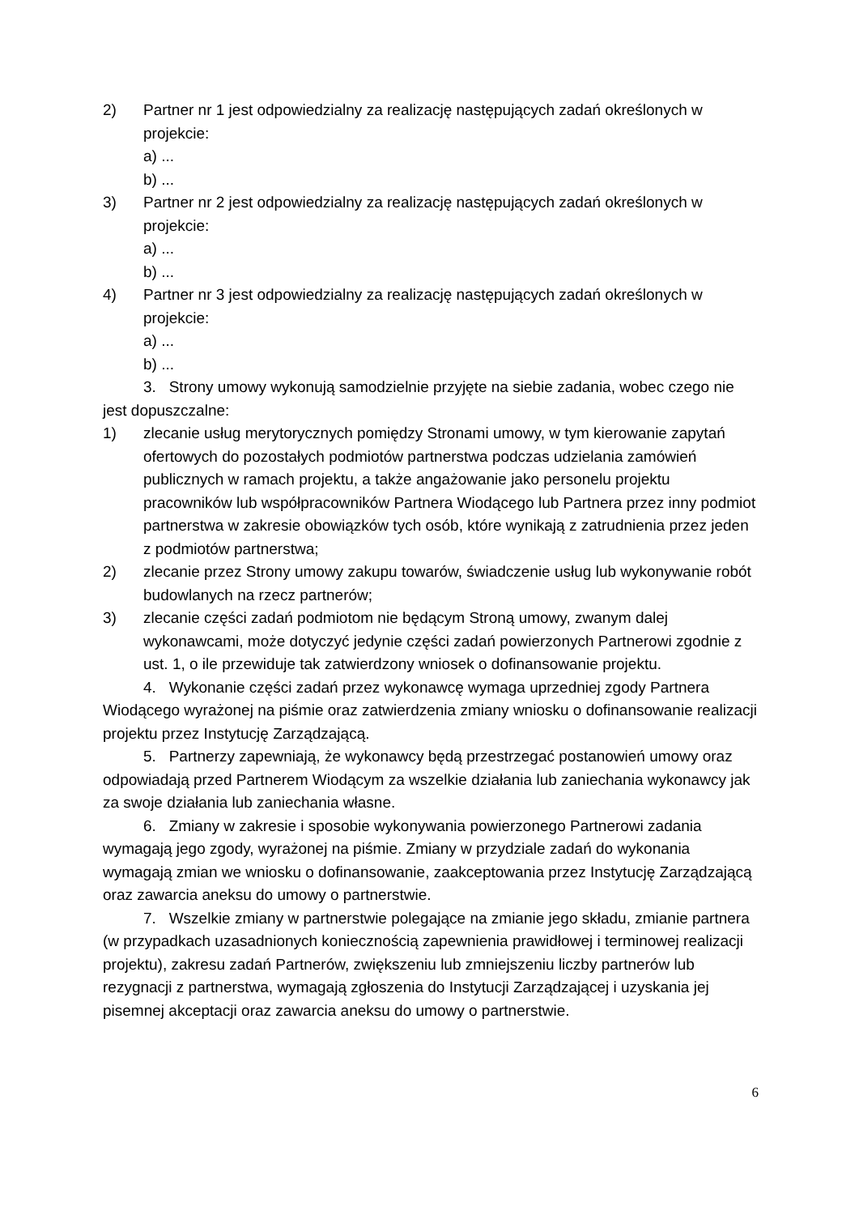2) Partner nr 1 jest odpowiedzialny za realizację następujących zadań określonych w projekcie:
a) ...
b) ...
3) Partner nr 2 jest odpowiedzialny za realizację następujących zadań określonych w projekcie:
a) ...
b) ...
4) Partner nr 3 jest odpowiedzialny za realizację następujących zadań określonych w projekcie:
a) ...
b) ...
3. Strony umowy wykonują samodzielnie przyjęte na siebie zadania, wobec czego nie jest dopuszczalne:
1) zlecanie usług merytorycznych pomiędzy Stronami umowy, w tym kierowanie zapytań ofertowych do pozostałych podmiotów partnerstwa podczas udzielania zamówień publicznych w ramach projektu, a także angażowanie jako personelu projektu pracowników lub współpracowników Partnera Wiodącego lub Partnera przez inny podmiot partnerstwa w zakresie obowiązków tych osób, które wynikają z zatrudnienia przez jeden z podmiotów partnerstwa;
2) zlecanie przez Strony umowy zakupu towarów, świadczenie usług lub wykonywanie robót budowlanych na rzecz partnerów;
3) zlecanie części zadań podmiotom nie będącym Stroną umowy, zwanym dalej wykonawcami, może dotyczyć jedynie części zadań powierzonych Partnerowi zgodnie z ust. 1, o ile przewiduje tak zatwierdzony wniosek o dofinansowanie projektu.
4. Wykonanie części zadań przez wykonawcę wymaga uprzedniej zgody Partnera Wiodącego wyrażonej na piśmie oraz zatwierdzenia zmiany wniosku o dofinansowanie realizacji projektu przez Instytucję Zarządzającą.
5. Partnerzy zapewniają, że wykonawcy będą przestrzegać postanowień umowy oraz odpowiadają przed Partnerem Wiodącym za wszelkie działania lub zaniechania wykonawcy jak za swoje działania lub zaniechania własne.
6. Zmiany w zakresie i sposobie wykonywania powierzonego Partnerowi zadania wymagają jego zgody, wyrażonej na piśmie. Zmiany w przydziale zadań do wykonania wymagają zmian we wniosku o dofinansowanie, zaakceptowania przez Instytucję Zarządzającą oraz zawarcia aneksu do umowy o partnerstwie.
7. Wszelkie zmiany w partnerstwie polegające na zmianie jego składu, zmianie partnera (w przypadkach uzasadnionych koniecznością zapewnienia prawidłowej i terminowej realizacji projektu), zakresu zadań Partnerów, zwiększeniu lub zmniejszeniu liczby partnerów lub rezygnacji z partnerstwa, wymagają zgłoszenia do Instytucji Zarządzającej i uzyskania jej pisemnej akceptacji oraz zawarcia aneksu do umowy o partnerstwie.
6